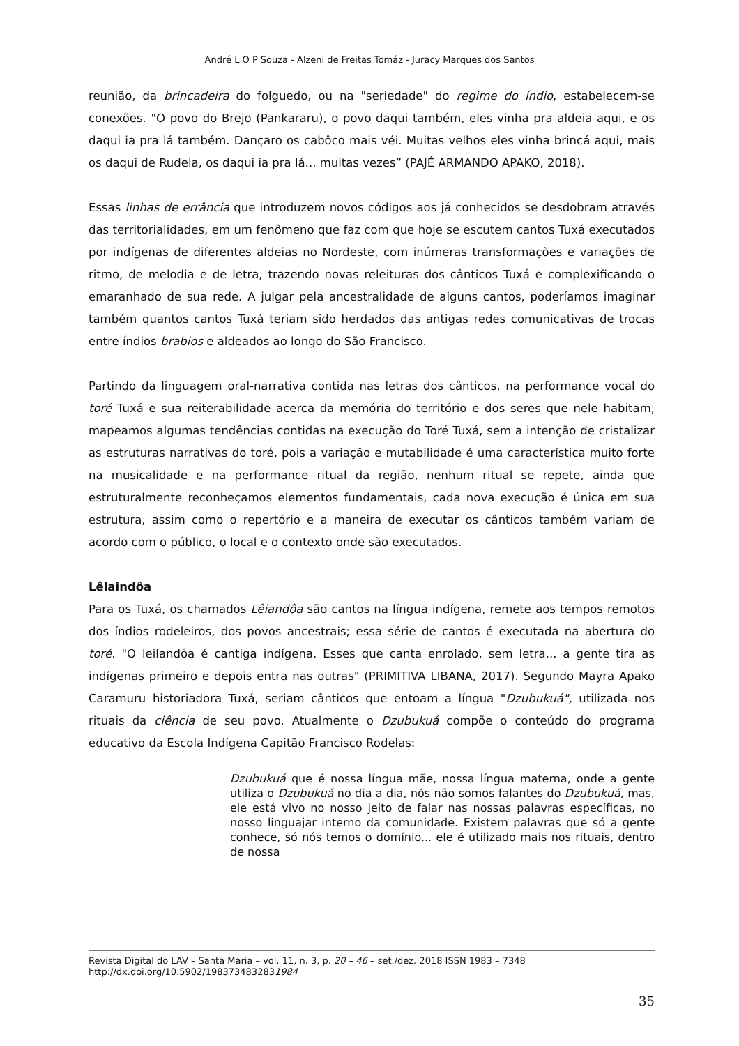André L O P Souza - Alzeni de Freitas Tomáz - Juracy Marques dos Santos
reunião, da brincadeira do folguedo, ou na "seriedade" do regime do índio, estabelecem-se conexões. "O povo do Brejo (Pankararu), o povo daqui também, eles vinha pra aldeia aqui, e os daqui ia pra lá também. Dançaro os cabôco mais véi. Muitas velhos eles vinha brincá aqui, mais os daqui de Rudela, os daqui ia pra lá... muitas vezes” (PAJÉ ARMANDO APAKO, 2018).
Essas linhas de errância que introduzem novos códigos aos já conhecidos se desdobram através das territorialidades, em um fenômeno que faz com que hoje se escutem cantos Tuxá executados por indígenas de diferentes aldeias no Nordeste, com inúmeras transformações e variações de ritmo, de melodia e de letra, trazendo novas releituras dos cânticos Tuxá e complexificando o emaranhado de sua rede. A julgar pela ancestralidade de alguns cantos, poderíamos imaginar também quantos cantos Tuxá teriam sido herdados das antigas redes comunicativas de trocas entre índios brabios e aldeados ao longo do São Francisco.
Partindo da linguagem oral-narrativa contida nas letras dos cânticos, na performance vocal do toré Tuxá e sua reiterabilidade acerca da memória do território e dos seres que nele habitam, mapeamos algumas tendências contidas na execução do Toré Tuxá, sem a intenção de cristalizar as estruturas narrativas do toré, pois a variação e mutabilidade é uma característica muito forte na musicalidade e na performance ritual da região, nenhum ritual se repete, ainda que estruturalmente reconheçamos elementos fundamentais, cada nova execução é única em sua estrutura, assim como o repertório e a maneira de executar os cânticos também variam de acordo com o público, o local e o contexto onde são executados.
Lêlaindôa
Para os Tuxá, os chamados Lêiandôa são cantos na língua indígena, remete aos tempos remotos dos índios rodeleiros, dos povos ancestrais; essa série de cantos é executada na abertura do toré. "O leilandôa é cantiga indígena. Esses que canta enrolado, sem letra... a gente tira as indígenas primeiro e depois entra nas outras" (PRIMITIVA LIBANA, 2017). Segundo Mayra Apako Caramuru historiadora Tuxá, seriam cânticos que entoam a língua "Dzubukuá", utilizada nos rituais da ciência de seu povo. Atualmente o Dzubukuá compõe o conteúdo do programa educativo da Escola Indígena Capitão Francisco Rodelas:
Dzubukuá que é nossa língua mãe, nossa língua materna, onde a gente utiliza o Dzubukuá no dia a dia, nós não somos falantes do Dzubukuá, mas, ele está vivo no nosso jeito de falar nas nossas palavras específicas, no nosso linguajar interno da comunidade. Existem palavras que só a gente conhece, só nós temos o domínio... ele é utilizado mais nos rituais, dentro de nossa
Revista Digital do LAV – Santa Maria – vol. 11, n. 3, p. 20 – 46 – set./dez. 2018 ISSN 1983 – 7348
http://dx.doi.org/10.5902/1983734832831984
35